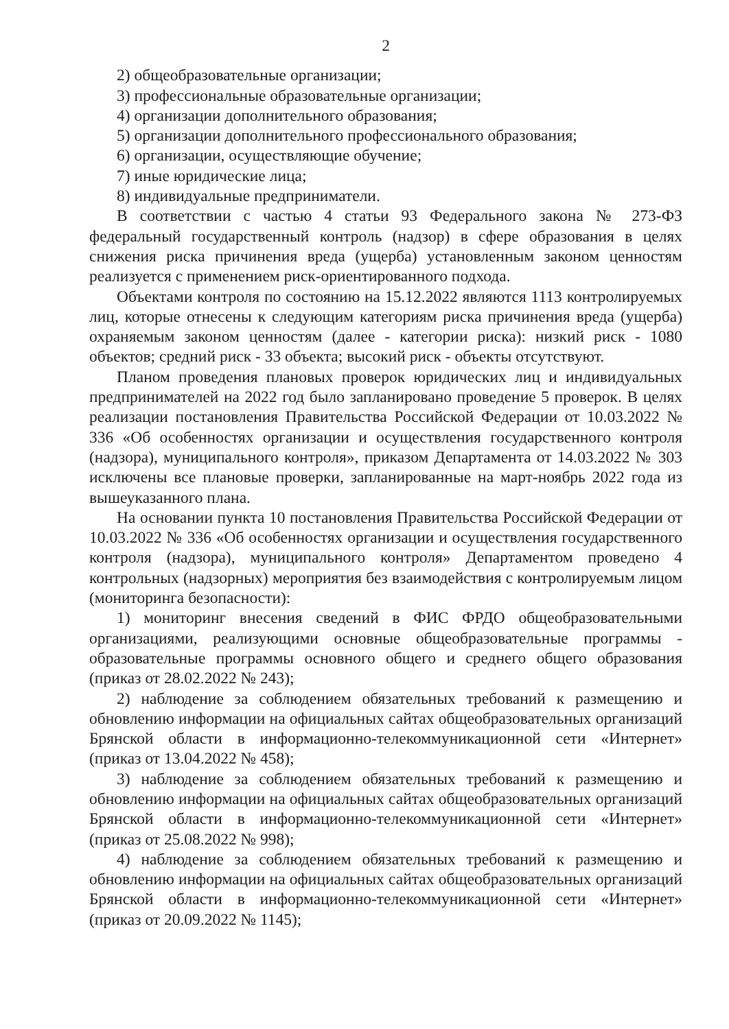2
2) общеобразовательные организации;
3) профессиональные образовательные организации;
4) организации дополнительного образования;
5) организации дополнительного профессионального образования;
6) организации, осуществляющие обучение;
7) иные юридические лица;
8) индивидуальные предприниматели.
В соответствии с частью 4 статьи 93 Федерального закона № 273-ФЗ федеральный государственный контроль (надзор) в сфере образования в целях снижения риска причинения вреда (ущерба) установленным законом ценностям реализуется с применением риск-ориентированного подхода.
Объектами контроля по состоянию на 15.12.2022 являются 1113 контролируемых лиц, которые отнесены к следующим категориям риска причинения вреда (ущерба) охраняемым законом ценностям (далее - категории риска): низкий риск - 1080 объектов; средний риск - 33 объекта; высокий риск - объекты отсутствуют.
Планом проведения плановых проверок юридических лиц и индивидуальных предпринимателей на 2022 год было запланировано проведение 5 проверок. В целях реализации постановления Правительства Российской Федерации от 10.03.2022 № 336 «Об особенностях организации и осуществления государственного контроля (надзора), муниципального контроля», приказом Департамента от 14.03.2022 № 303 исключены все плановые проверки, запланированные на март-ноябрь 2022 года из вышеуказанного плана.
На основании пункта 10 постановления Правительства Российской Федерации от 10.03.2022 № 336 «Об особенностях организации и осуществления государственного контроля (надзора), муниципального контроля» Департаментом проведено 4 контрольных (надзорных) мероприятия без взаимодействия с контролируемым лицом (мониторинга безопасности):
1) мониторинг внесения сведений в ФИС ФРДО общеобразовательными организациями, реализующими основные общеобразовательные программы - образовательные программы основного общего и среднего общего образования (приказ от 28.02.2022 № 243);
2) наблюдение за соблюдением обязательных требований к размещению и обновлению информации на официальных сайтах общеобразовательных организаций Брянской области в информационно-телекоммуникационной сети «Интернет» (приказ от 13.04.2022 № 458);
3) наблюдение за соблюдением обязательных требований к размещению и обновлению информации на официальных сайтах общеобразовательных организаций Брянской области в информационно-телекоммуникационной сети «Интернет» (приказ от 25.08.2022 № 998);
4) наблюдение за соблюдением обязательных требований к размещению и обновлению информации на официальных сайтах общеобразовательных организаций Брянской области в информационно-телекоммуникационной сети «Интернет» (приказ от 20.09.2022 № 1145);